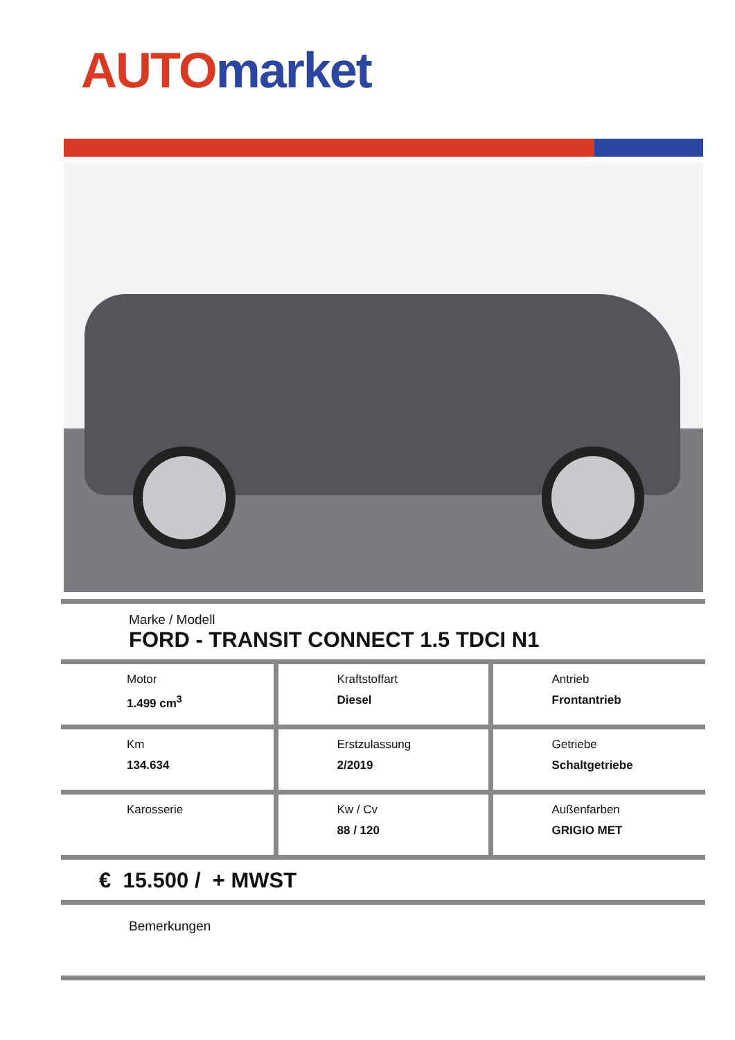AUTO market
Marke / Modell
FORD - TRANSIT CONNECT 1.5 TDCI N1
| Motor 1.499 cm<sup>3</sup> | Kraftstoffart Diesel | Antrieb Frontantrieb |
| Km 134.634 | Erstzulassung 2/2019 | Getriebe Schaltgetriebe |
| Karosserie | Kw / Cv 88 / 120 | Außenfarben GRIGIO MET |
€ 15.500 / + MWST
Bemerkungen